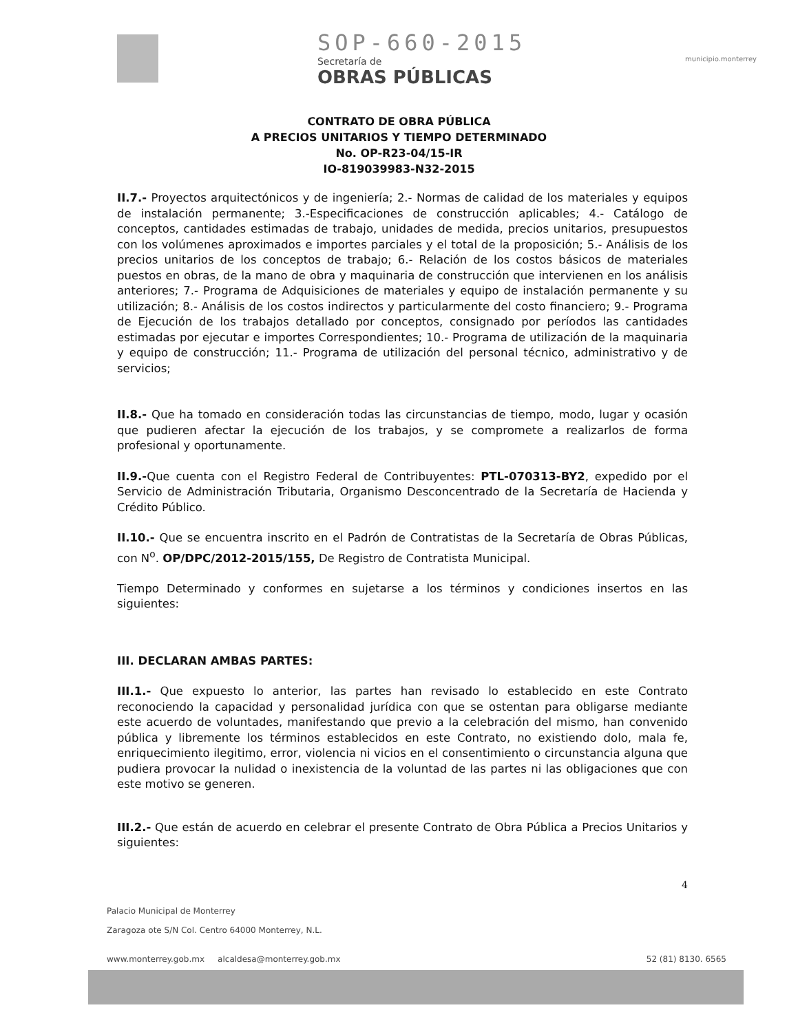SOP-660-2015
Secretaría de
OBRAS PÚBLICAS
municipio.monterrey
CONTRATO DE OBRA PÚBLICA
A PRECIOS UNITARIOS Y TIEMPO DETERMINADO
No. OP-R23-04/15-IR
IO-819039983-N32-2015
II.7.- Proyectos arquitectónicos y de ingeniería; 2.- Normas de calidad de los materiales y equipos de instalación permanente; 3.-Especificaciones de construcción aplicables; 4.- Catálogo de conceptos, cantidades estimadas de trabajo, unidades de medida, precios unitarios, presupuestos con los volúmenes aproximados e importes parciales y el total de la proposición; 5.- Análisis de los precios unitarios de los conceptos de trabajo; 6.- Relación de los costos básicos de materiales puestos en obras, de la mano de obra y maquinaria de construcción que intervienen en los análisis anteriores; 7.- Programa de Adquisiciones de materiales y equipo de instalación permanente y su utilización; 8.- Análisis de los costos indirectos y particularmente del costo financiero; 9.- Programa de Ejecución de los trabajos detallado por conceptos, consignado por períodos las cantidades estimadas por ejecutar e importes Correspondientes; 10.- Programa de utilización de la maquinaria y equipo de construcción; 11.- Programa de utilización del personal técnico, administrativo y de servicios;
II.8.- Que ha tomado en consideración todas las circunstancias de tiempo, modo, lugar y ocasión que pudieren afectar la ejecución de los trabajos, y se compromete a realizarlos de forma profesional y oportunamente.
II.9.-Que cuenta con el Registro Federal de Contribuyentes: PTL-070313-BY2, expedido por el Servicio de Administración Tributaria, Organismo Desconcentrado de la Secretaría de Hacienda y Crédito Público.
II.10.- Que se encuentra inscrito en el Padrón de Contratistas de la Secretaría de Obras Públicas, con N<sup>o</sup>. OP/DPC/2012-2015/155, De Registro de Contratista Municipal.
Tiempo Determinado y conformes en sujetarse a los términos y condiciones insertos en las siguientes:
III. DECLARAN AMBAS PARTES:
III.1.- Que expuesto lo anterior, las partes han revisado lo establecido en este Contrato reconociendo la capacidad y personalidad jurídica con que se ostentan para obligarse mediante este acuerdo de voluntades, manifestando que previo a la celebración del mismo, han convenido pública y libremente los términos establecidos en este Contrato, no existiendo dolo, mala fe, enriquecimiento ilegitimo, error, violencia ni vicios en el consentimiento o circunstancia alguna que pudiera provocar la nulidad o inexistencia de la voluntad de las partes ni las obligaciones que con este motivo se generen.
III.2.- Que están de acuerdo en celebrar el presente Contrato de Obra Pública a Precios Unitarios y siguientes:
4
Palacio Municipal de Monterrey
Zaragoza ote S/N Col. Centro 64000 Monterrey, N.L.
www.monterrey.gob.mx alcaldesa@monterrey.gob.mx 52 (81) 8130. 6565